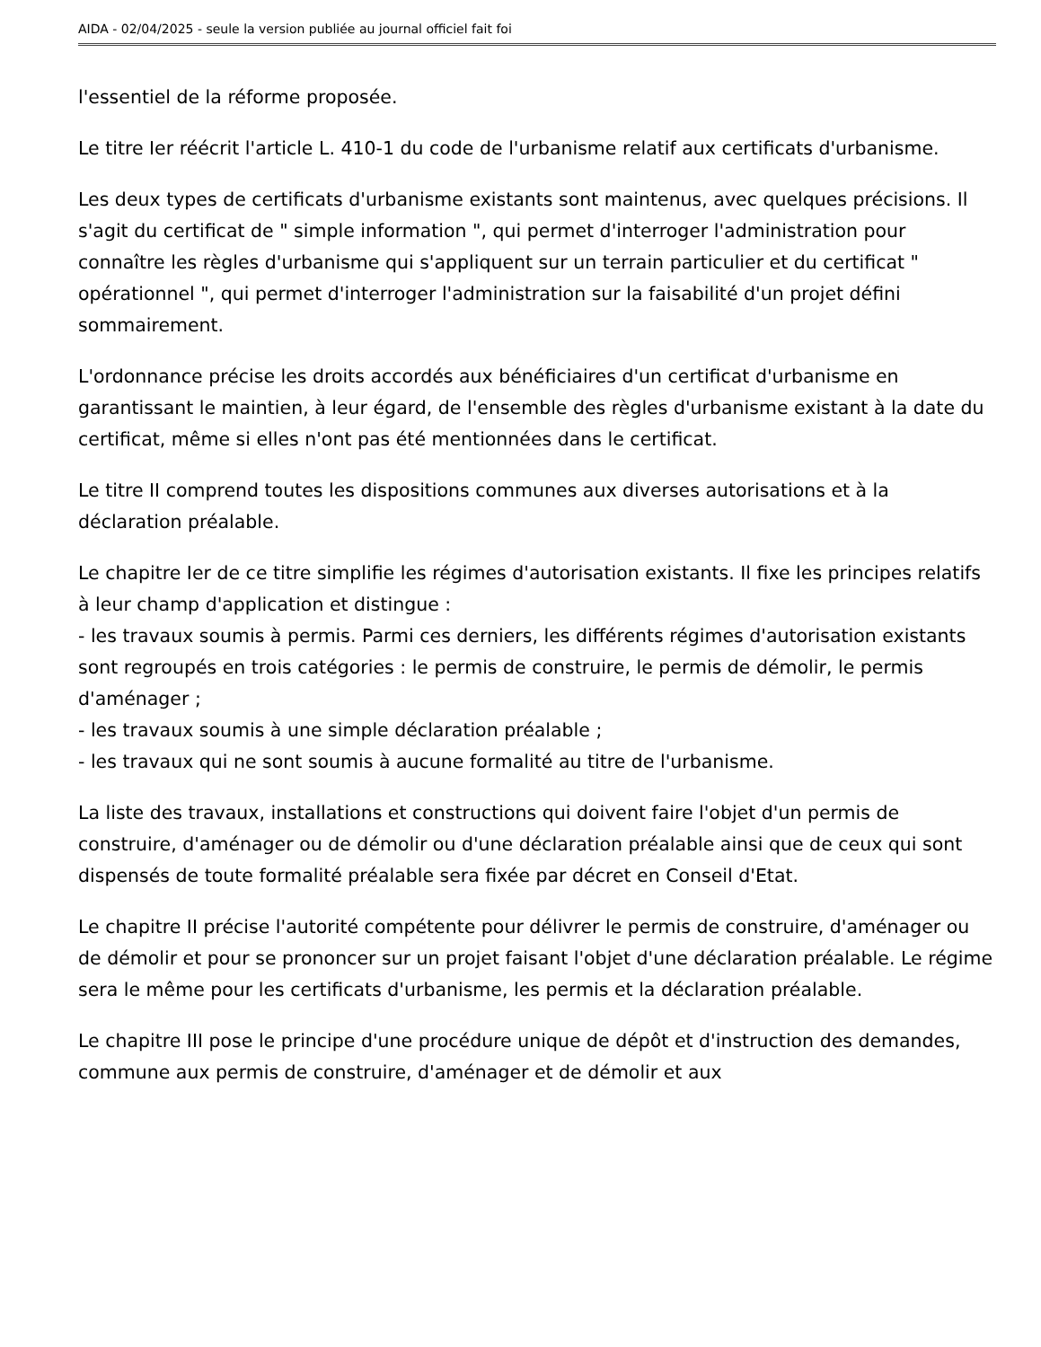AIDA - 02/04/2025 - seule la version publiée au journal officiel fait foi
l'essentiel de la réforme proposée.
Le titre Ier réécrit l'article L. 410-1 du code de l'urbanisme relatif aux certificats d'urbanisme.
Les deux types de certificats d'urbanisme existants sont maintenus, avec quelques précisions. Il s'agit du certificat de " simple information ", qui permet d'interroger l'administration pour connaître les règles d'urbanisme qui s'appliquent sur un terrain particulier et du certificat " opérationnel ", qui permet d'interroger l'administration sur la faisabilité d'un projet défini sommairement.
L'ordonnance précise les droits accordés aux bénéficiaires d'un certificat d'urbanisme en garantissant le maintien, à leur égard, de l'ensemble des règles d'urbanisme existant à la date du certificat, même si elles n'ont pas été mentionnées dans le certificat.
Le titre II comprend toutes les dispositions communes aux diverses autorisations et à la déclaration préalable.
Le chapitre Ier de ce titre simplifie les régimes d'autorisation existants. Il fixe les principes relatifs à leur champ d'application et distingue :
- les travaux soumis à permis. Parmi ces derniers, les différents régimes d'autorisation existants sont regroupés en trois catégories : le permis de construire, le permis de démolir, le permis d'aménager ;
- les travaux soumis à une simple déclaration préalable ;
- les travaux qui ne sont soumis à aucune formalité au titre de l'urbanisme.
La liste des travaux, installations et constructions qui doivent faire l'objet d'un permis de construire, d'aménager ou de démolir ou d'une déclaration préalable ainsi que de ceux qui sont dispensés de toute formalité préalable sera fixée par décret en Conseil d'Etat.
Le chapitre II précise l'autorité compétente pour délivrer le permis de construire, d'aménager ou de démolir et pour se prononcer sur un projet faisant l'objet d'une déclaration préalable. Le régime sera le même pour les certificats d'urbanisme, les permis et la déclaration préalable.
Le chapitre III pose le principe d'une procédure unique de dépôt et d'instruction des demandes, commune aux permis de construire, d'aménager et de démolir et aux